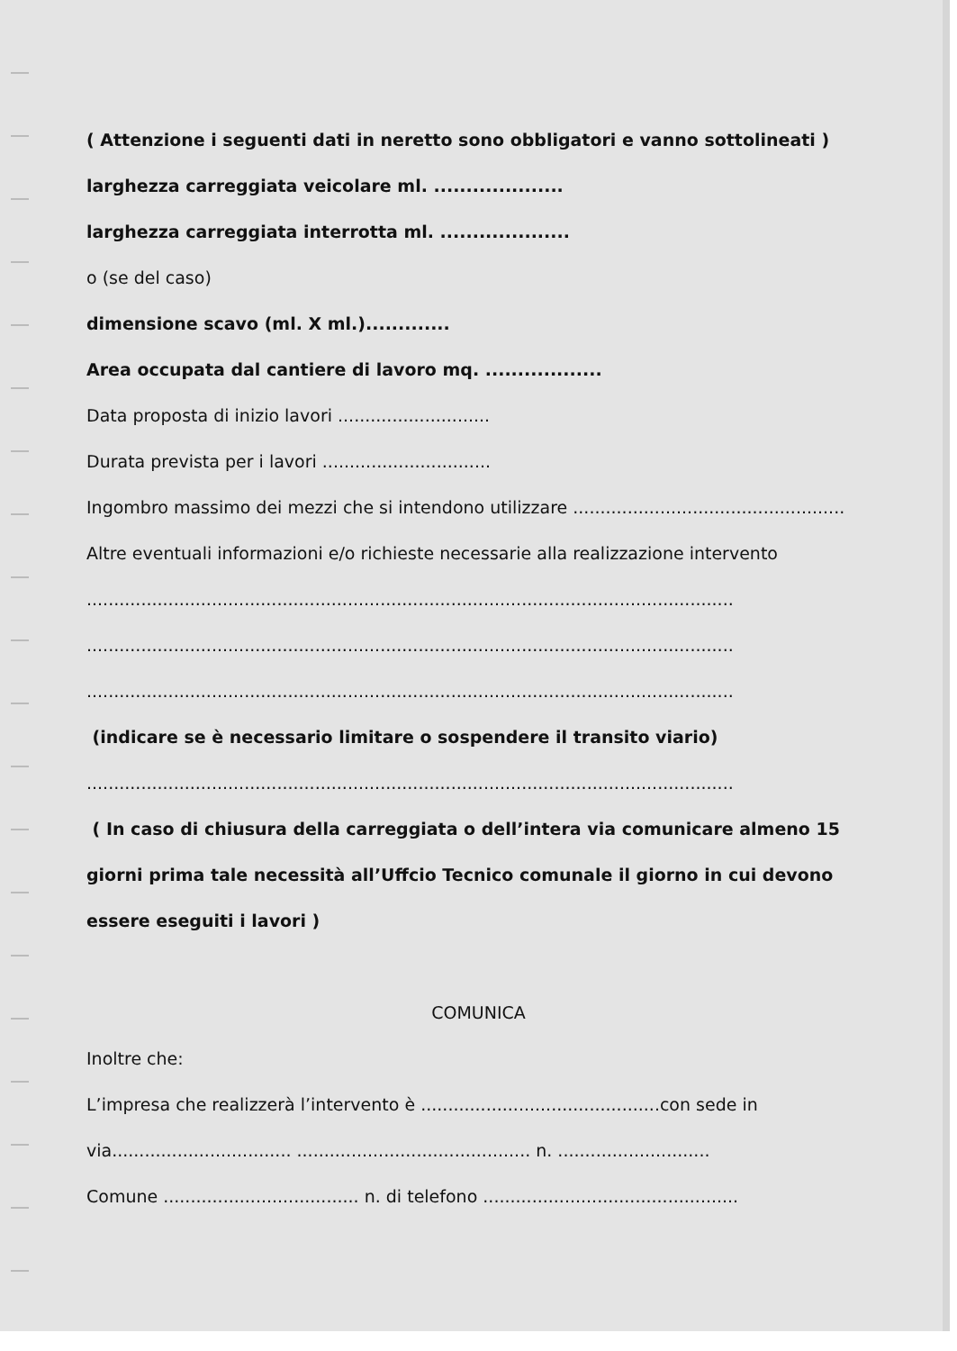( Attenzione i seguenti dati in neretto sono obbligatori e vanno sottolineati )
larghezza carreggiata veicolare ml. ....................
larghezza carreggiata interrotta ml. ....................
o (se del caso)
dimensione scavo (ml. X ml.).............
Area occupata dal cantiere di lavoro mq. ..................
Data proposta di inizio lavori ............................
Durata prevista per i lavori ...............................
Ingombro massimo dei mezzi che si intendono utilizzare ..................................................
Altre eventuali informazioni e/o richieste necessarie alla realizzazione intervento
.......................................................................................................................
.......................................................................................................................
.......................................................................................................................
(indicare se è necessario limitare o sospendere il transito viario)
.......................................................................................................................
( In caso di chiusura della carreggiata o dell’intera via comunicare almeno 15
giorni prima tale necessità all’Uffcio Tecnico comunale il giorno in cui devono
essere eseguiti i lavori )
COMUNICA
Inoltre che:
L’impresa che realizzerà l’intervento è ............................................con sede in
via................................. ........................................... n. ............................
Comune .................................... n. di telefono ...............................................